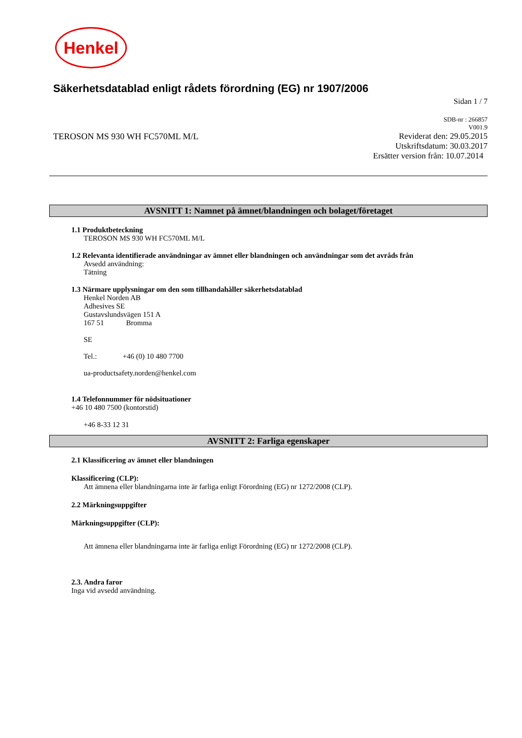Henkel
Säkerhetsdatablad enligt rådets förordning (EG) nr 1907/2006
Sidan 1 / 7
SDB-nr : 266857
V001.9
TEROSON MS 930 WH FC570ML M/L Reviderat den: 29.05.2015
Utskriftsdatum: 30.03.2017
Ersätter version från: 10.07.2014
AVSNITT 1: Namnet på ämnet/blandningen och bolaget/företaget
1.1 Produktbeteckning
TEROSON MS 930 WH FC570ML M/L
1.2 Relevanta identifierade användningar av ämnet eller blandningen och användningar som det avråds från
Avsedd användning:
Tätning
1.3 Närmare upplysningar om den som tillhandahåller säkerhetsdatablad
Henkel Norden AB
Adhesives SE
Gustavslundsvägen 151 A
167 51 Bromma
SE
Tel.: +46 (0) 10 480 7700
ua-productsafety.norden@henkel.com
1.4 Telefonnummer för nödsituationer
+46 10 480 7500 (kontorstid)
+46 8-33 12 31
AVSNITT 2: Farliga egenskaper
2.1 Klassificering av ämnet eller blandningen
Klassificering (CLP):
Att ämnena eller blandningarna inte är farliga enligt Förordning (EG) nr 1272/2008 (CLP).
2.2 Märkningsuppgifter
Märkningsuppgifter (CLP):
Att ämnena eller blandningarna inte är farliga enligt Förordning (EG) nr 1272/2008 (CLP).
2.3. Andra faror
Inga vid avsedd användning.